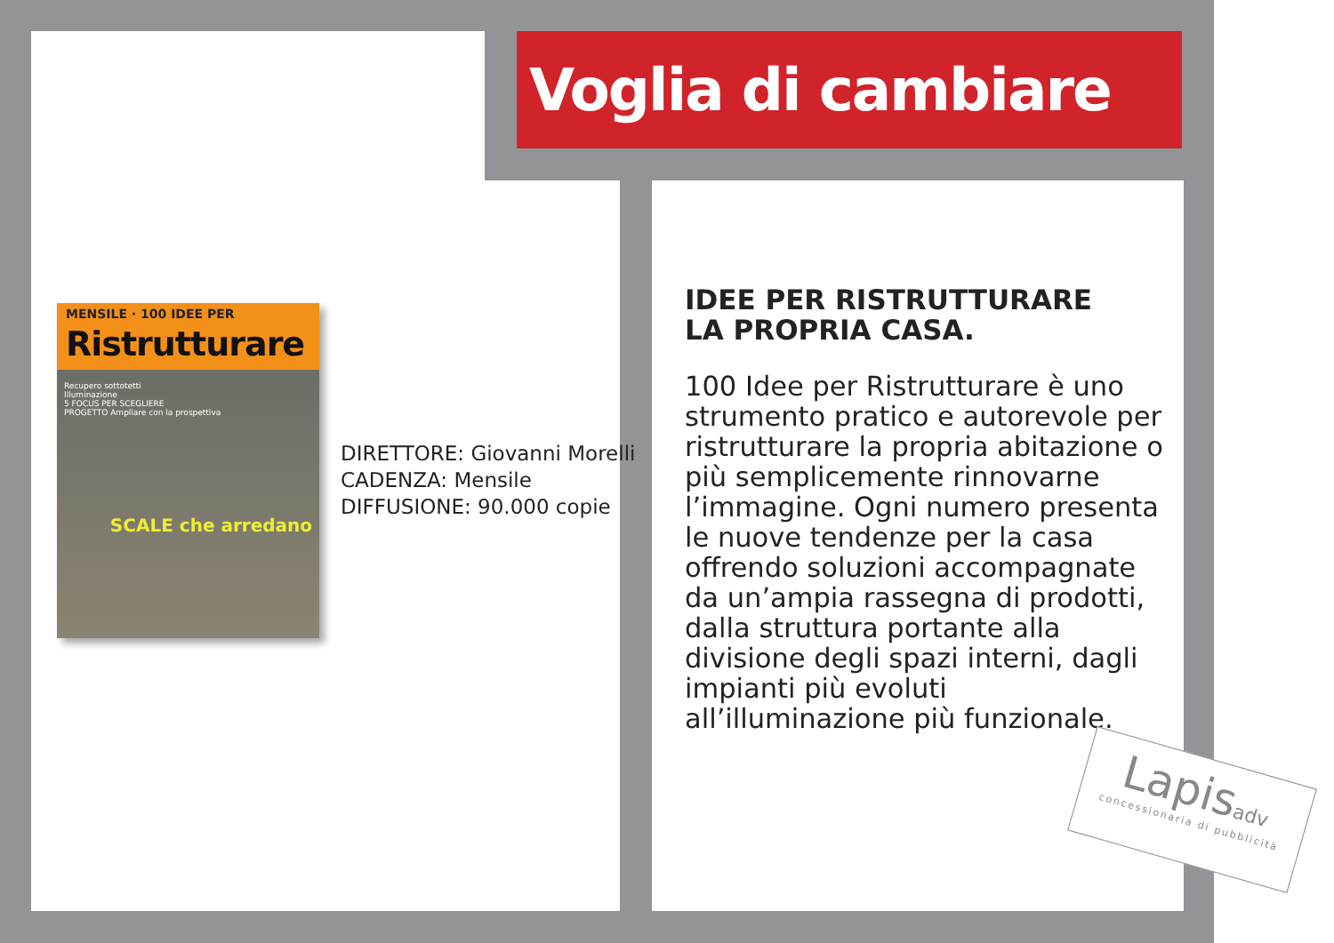Voglia di cambiare
MENSILE · 100 IDEE PER
Ristrutturare
Recupero sottotetti
Illuminazione
5 FOCUS PER SCEGLIERE
PROGETTO Ampliare con la prospettiva
SCALE che arredano
DIRETTORE: Giovanni Morelli
CADENZA: Mensile
DIFFUSIONE: 90.000 copie
IDEE PER RISTRUTTURARE
LA PROPRIA CASA.
100 Idee per Ristrutturare è uno strumento pratico e autorevole per ristrutturare la propria abitazione o più semplicemente rinnovarne l’immagine. Ogni numero presenta le nuove tendenze per la casa offrendo soluzioni accompagnate da un’ampia rassegna di prodotti, dalla struttura portante alla divisione degli spazi interni, dagli impianti più evoluti all’illuminazione più funzionale.
Lapisadv
concessionaria di pubblicità